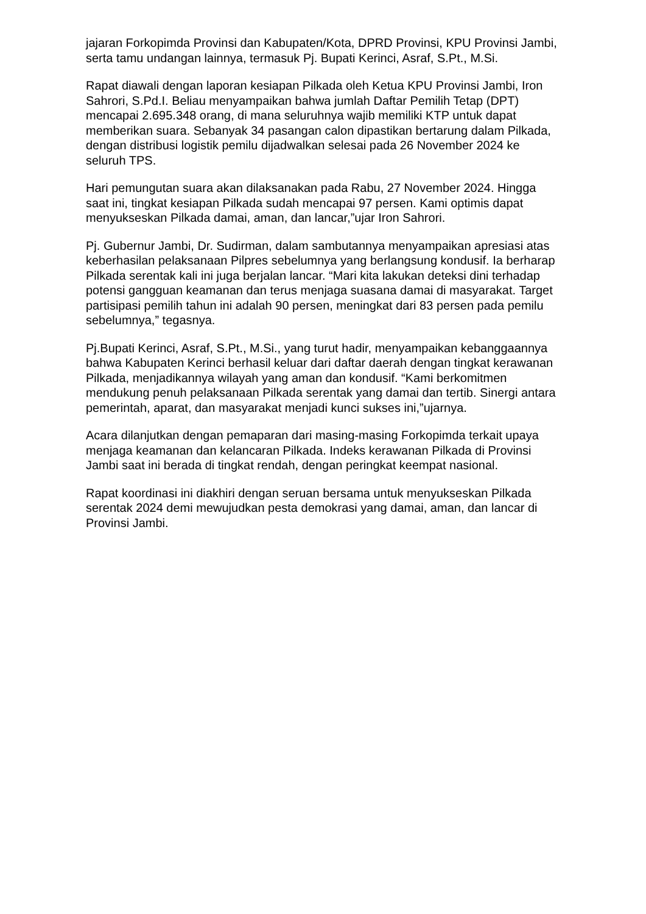jajaran Forkopimda Provinsi dan Kabupaten/Kota, DPRD Provinsi, KPU Provinsi Jambi, serta tamu undangan lainnya, termasuk Pj. Bupati Kerinci, Asraf, S.Pt., M.Si.
Rapat diawali dengan laporan kesiapan Pilkada oleh Ketua KPU Provinsi Jambi, Iron Sahrori, S.Pd.I. Beliau menyampaikan bahwa jumlah Daftar Pemilih Tetap (DPT) mencapai 2.695.348 orang, di mana seluruhnya wajib memiliki KTP untuk dapat memberikan suara. Sebanyak 34 pasangan calon dipastikan bertarung dalam Pilkada, dengan distribusi logistik pemilu dijadwalkan selesai pada 26 November 2024 ke seluruh TPS.
Hari pemungutan suara akan dilaksanakan pada Rabu, 27 November 2024. Hingga saat ini, tingkat kesiapan Pilkada sudah mencapai 97 persen. Kami optimis dapat menyukseskan Pilkada damai, aman, dan lancar,”ujar Iron Sahrori.
Pj. Gubernur Jambi, Dr. Sudirman, dalam sambutannya menyampaikan apresiasi atas keberhasilan pelaksanaan Pilpres sebelumnya yang berlangsung kondusif. Ia berharap Pilkada serentak kali ini juga berjalan lancar. “Mari kita lakukan deteksi dini terhadap potensi gangguan keamanan dan terus menjaga suasana damai di masyarakat. Target partisipasi pemilih tahun ini adalah 90 persen, meningkat dari 83 persen pada pemilu sebelumnya,” tegasnya.
Pj.Bupati Kerinci, Asraf, S.Pt., M.Si., yang turut hadir, menyampaikan kebanggaannya bahwa Kabupaten Kerinci berhasil keluar dari daftar daerah dengan tingkat kerawanan Pilkada, menjadikannya wilayah yang aman dan kondusif. “Kami berkomitmen mendukung penuh pelaksanaan Pilkada serentak yang damai dan tertib. Sinergi antara pemerintah, aparat, dan masyarakat menjadi kunci sukses ini,”ujarnya.
Acara dilanjutkan dengan pemaparan dari masing-masing Forkopimda terkait upaya menjaga keamanan dan kelancaran Pilkada. Indeks kerawanan Pilkada di Provinsi Jambi saat ini berada di tingkat rendah, dengan peringkat keempat nasional.
Rapat koordinasi ini diakhiri dengan seruan bersama untuk menyukseskan Pilkada serentak 2024 demi mewujudkan pesta demokrasi yang damai, aman, dan lancar di Provinsi Jambi.